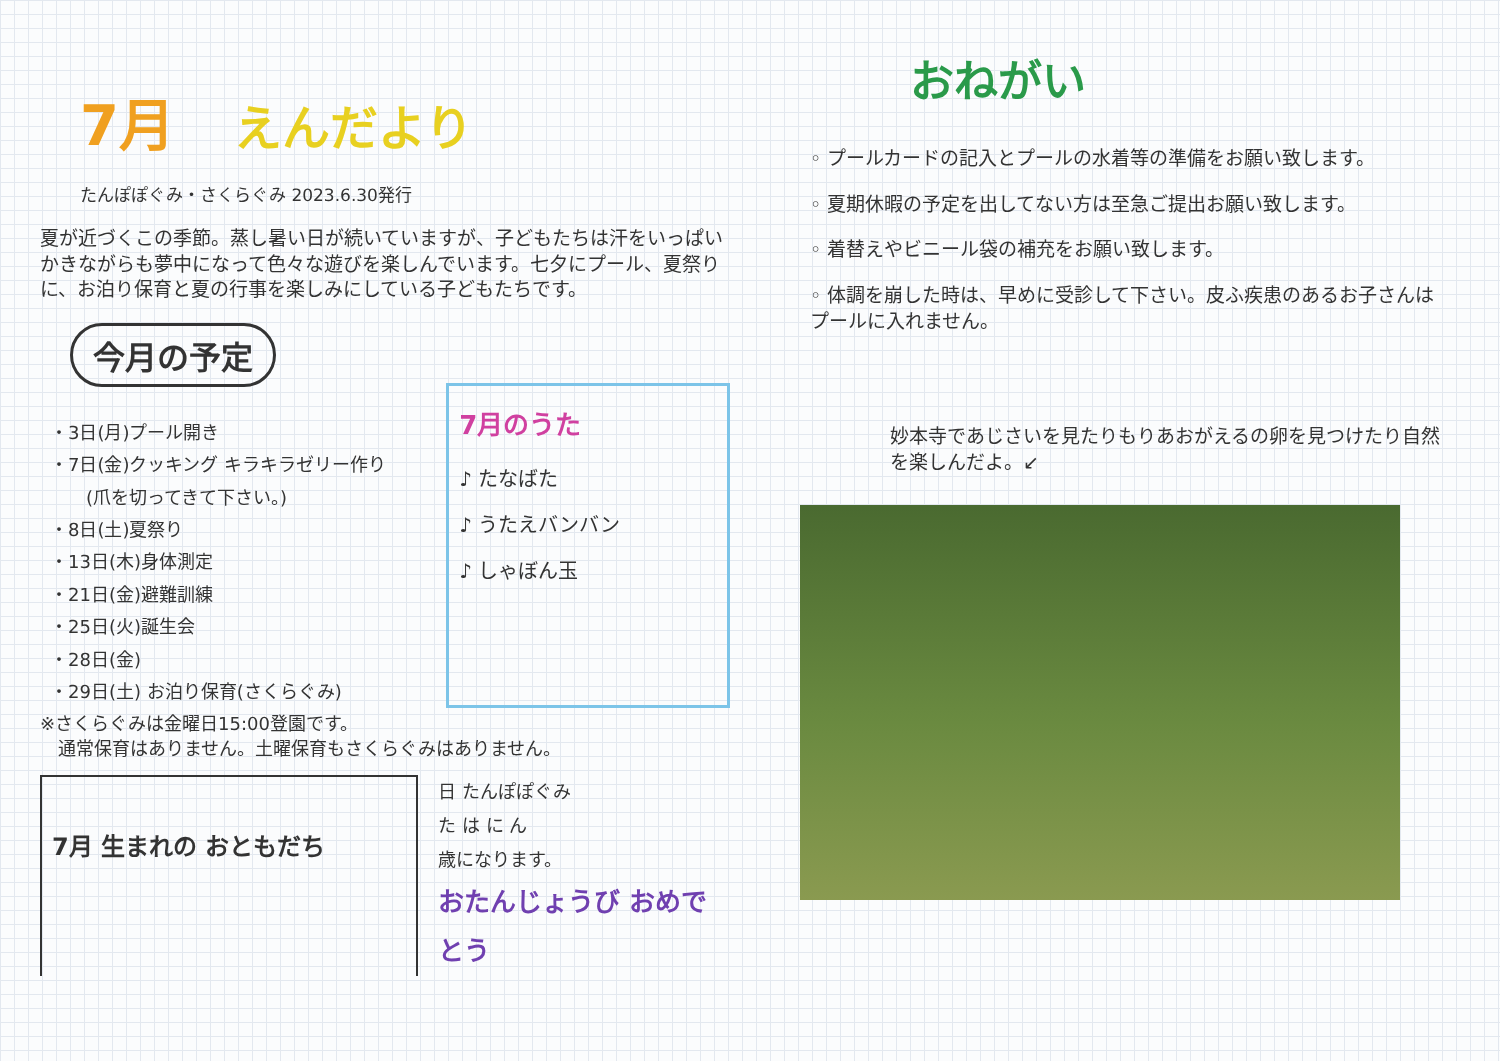7月 えんだより
たんぽぽぐみ・さくらぐみ 2023.6.30発行
夏が近づくこの季節。蒸し暑い日が続いていますが、子どもたちは汗をいっぱいかきながらも夢中になって色々な遊びを楽しんでいます。七夕にプール、夏祭りに、お泊り保育と夏の行事を楽しみにしている子どもたちです。
今月の予定
・3日(月)プール開き
・7日(金)クッキング キラキラゼリー作り
　　(爪を切ってきて下さい。)
・8日(土)夏祭り
・13日(木)身体測定
・21日(金)避難訓練
・25日(火)誕生会
・28日(金)
・29日(土) お泊り保育(さくらぐみ)
7月のうた
♪ たなばた
♪ うたえバンバン
♪ しゃぼん玉
※さくらぐみは金曜日15:00登園です。
　通常保育はありません。土曜保育もさくらぐみはありません。
7月 生まれの おともだち
日 たんぽぽぐみ
た は に ん
歳になります。
おたんじょうび おめでとう
おねがい
◦ プールカードの記入とプールの水着等の準備をお願い致します。
◦ 夏期休暇の予定を出してない方は至急ご提出お願い致します。
◦ 着替えやビニール袋の補充をお願い致します。
◦ 体調を崩した時は、早めに受診して下さい。皮ふ疾患のあるお子さんはプールに入れません。
妙本寺であじさいを見たりもりあおがえるの卵を見つけたり自然を楽しんだよ。↙